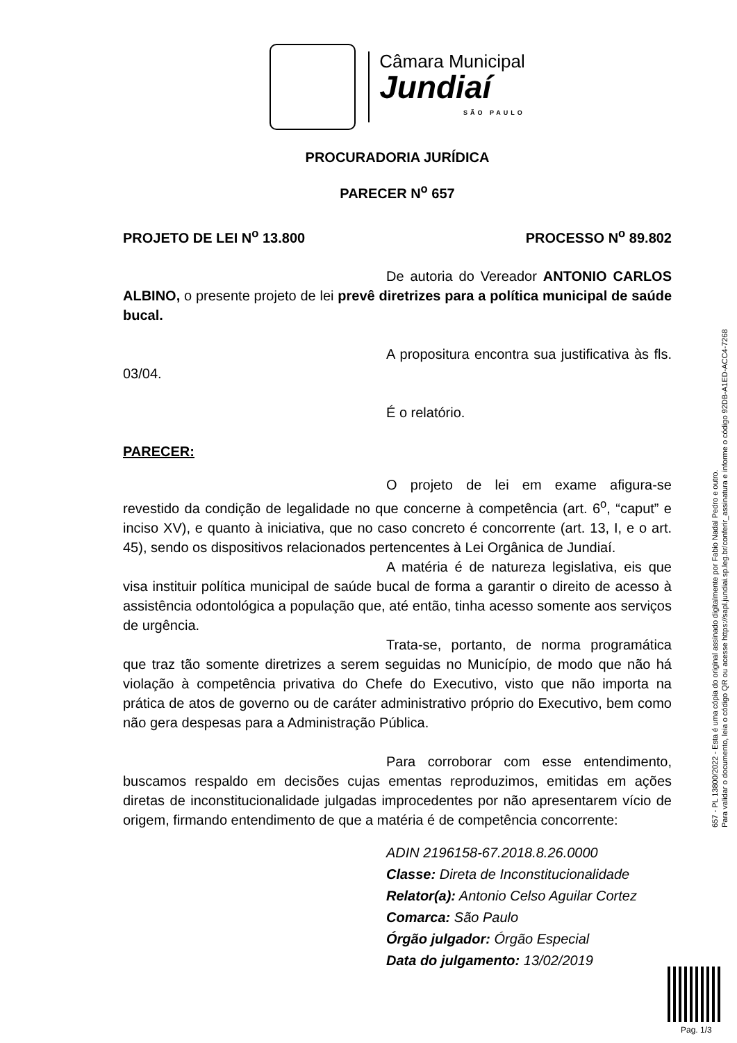Câmara Municipal
Jundiaí
SÃO PAULO
PROCURADORIA JURÍDICA
PARECER N<sup>o</sup> 657
PROJETO DE LEI N<sup>o</sup> 13.800 PROCESSO N<sup>o</sup> 89.802
De autoria do Vereador ANTONIO CARLOS ALBINO, o presente projeto de lei prevê diretrizes para a política municipal de saúde bucal.
A propositura encontra sua justificativa às fls. 03/04.
É o relatório.
PARECER:
O projeto de lei em exame afigura-se revestido da condição de legalidade no que concerne à competência (art. 6<sup>o</sup>, “caput” e inciso XV), e quanto à iniciativa, que no caso concreto é concorrente (art. 13, I, e o art. 45), sendo os dispositivos relacionados pertencentes à Lei Orgânica de Jundiaí.
A matéria é de natureza legislativa, eis que visa instituir política municipal de saúde bucal de forma a garantir o direito de acesso à assistência odontológica a população que, até então, tinha acesso somente aos serviços de urgência.
Trata-se, portanto, de norma programática que traz tão somente diretrizes a serem seguidas no Município, de modo que não há violação à competência privativa do Chefe do Executivo, visto que não importa na prática de atos de governo ou de caráter administrativo próprio do Executivo, bem como não gera despesas para a Administração Pública.
Para corroborar com esse entendimento, buscamos respaldo em decisões cujas ementas reproduzimos, emitidas em ações diretas de inconstitucionalidade julgadas improcedentes por não apresentarem vício de origem, firmando entendimento de que a matéria é de competência concorrente:
ADIN 2196158-67.2018.8.26.0000
Classe: Direta de Inconstitucionalidade
Relator(a): Antonio Celso Aguilar Cortez
Comarca: São Paulo
Órgão julgador: Órgão Especial
Data do julgamento: 13/02/2019
657 - PL 13800/2022 - Esta é uma cópia do original assinado digitalmente por Fabio Nadal Pedro e outro.
Para validar o documento, leia o código QR ou acesse https://sapl.jundiai.sp.leg.br/conferir_assinatura e informe o código 92DB-A1ED-ACC4-7268
Pag. 1/3